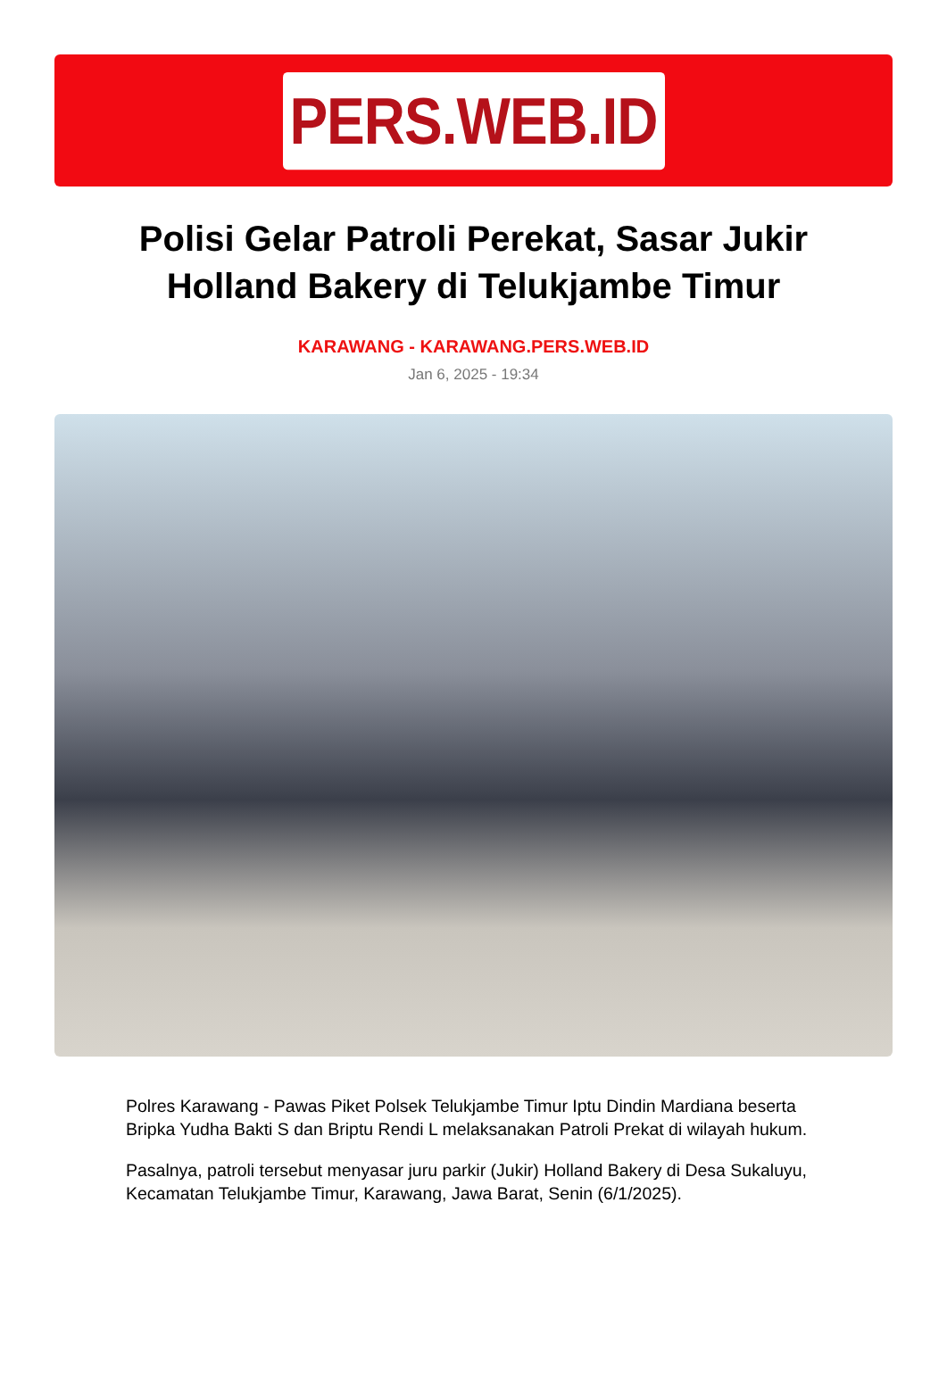PERS.WEB.ID
Polisi Gelar Patroli Perekat, Sasar Jukir Holland Bakery di Telukjambe Timur
KARAWANG - KARAWANG.PERS.WEB.ID
Jan 6, 2025 - 19:34
Polres Karawang - Pawas Piket Polsek Telukjambe Timur Iptu Dindin Mardiana beserta Bripka Yudha Bakti S dan Briptu Rendi L melaksanakan Patroli Prekat di wilayah hukum.
Pasalnya, patroli tersebut menyasar juru parkir (Jukir) Holland Bakery di Desa Sukaluyu, Kecamatan Telukjambe Timur, Karawang, Jawa Barat, Senin (6/1/2025).